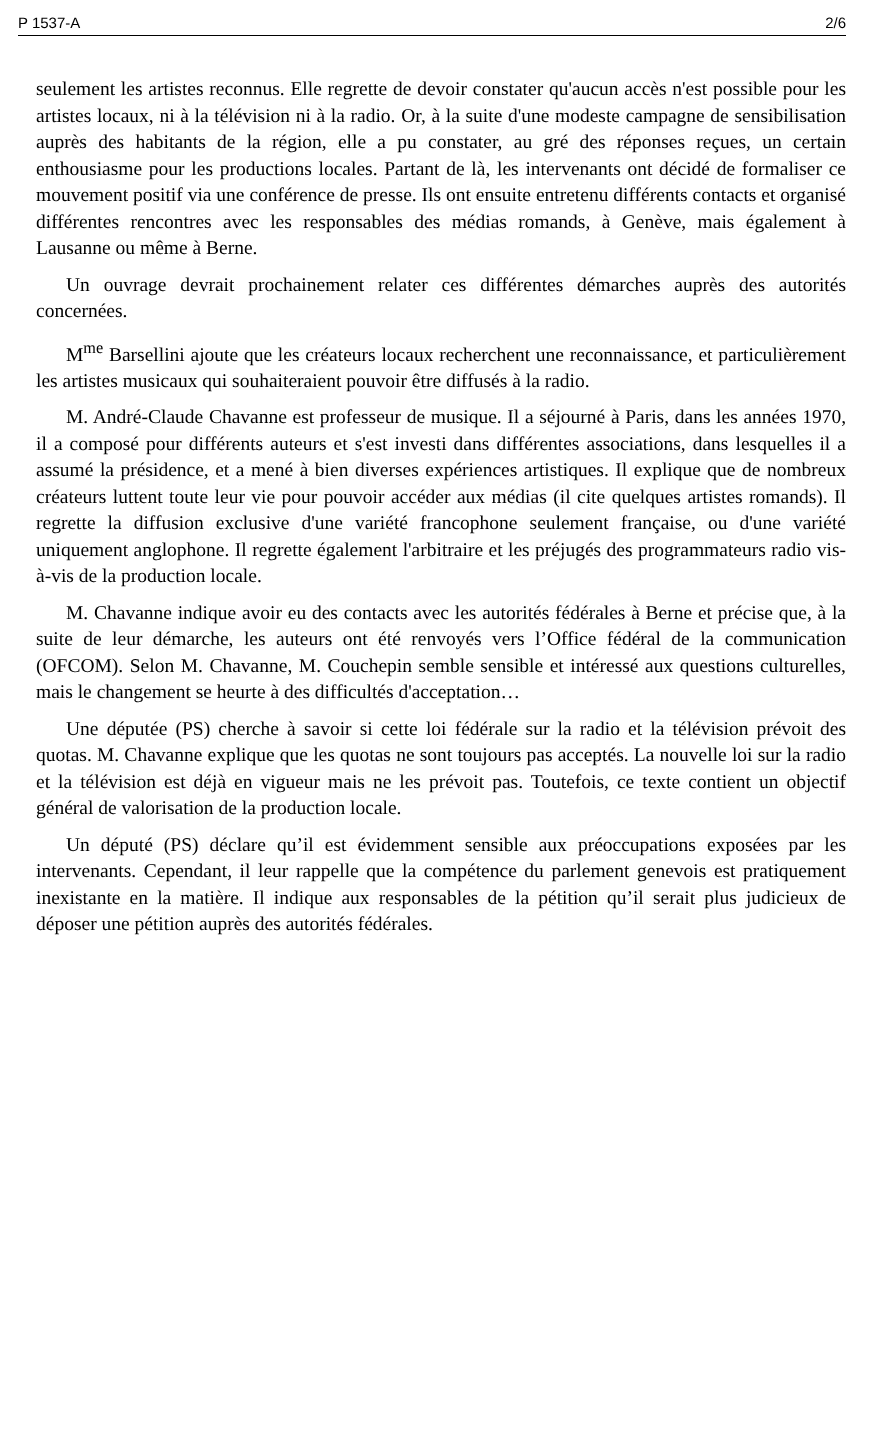P 1537-A 2/6
seulement les artistes reconnus. Elle regrette de devoir constater qu'aucun accès n'est possible pour les artistes locaux, ni à la télévision ni à la radio. Or, à la suite d'une modeste campagne de sensibilisation auprès des habitants de la région, elle a pu constater, au gré des réponses reçues, un certain enthousiasme pour les productions locales. Partant de là, les intervenants ont décidé de formaliser ce mouvement positif via une conférence de presse. Ils ont ensuite entretenu différents contacts et organisé différentes rencontres avec les responsables des médias romands, à Genève, mais également à Lausanne ou même à Berne.
Un ouvrage devrait prochainement relater ces différentes démarches auprès des autorités concernées.
M<sup>me</sup> Barsellini ajoute que les créateurs locaux recherchent une reconnaissance, et particulièrement les artistes musicaux qui souhaiteraient pouvoir être diffusés à la radio.
M. André-Claude Chavanne est professeur de musique. Il a séjourné à Paris, dans les années 1970, il a composé pour différents auteurs et s'est investi dans différentes associations, dans lesquelles il a assumé la présidence, et a mené à bien diverses expériences artistiques. Il explique que de nombreux créateurs luttent toute leur vie pour pouvoir accéder aux médias (il cite quelques artistes romands). Il regrette la diffusion exclusive d'une variété francophone seulement française, ou d'une variété uniquement anglophone. Il regrette également l'arbitraire et les préjugés des programmateurs radio vis-à-vis de la production locale.
M. Chavanne indique avoir eu des contacts avec les autorités fédérales à Berne et précise que, à la suite de leur démarche, les auteurs ont été renvoyés vers l’Office fédéral de la communication (OFCOM). Selon M. Chavanne, M. Couchepin semble sensible et intéressé aux questions culturelles, mais le changement se heurte à des difficultés d'acceptation…
Une députée (PS) cherche à savoir si cette loi fédérale sur la radio et la télévision prévoit des quotas. M. Chavanne explique que les quotas ne sont toujours pas acceptés. La nouvelle loi sur la radio et la télévision est déjà en vigueur mais ne les prévoit pas. Toutefois, ce texte contient un objectif général de valorisation de la production locale.
Un député (PS) déclare qu’il est évidemment sensible aux préoccupations exposées par les intervenants. Cependant, il leur rappelle que la compétence du parlement genevois est pratiquement inexistante en la matière. Il indique aux responsables de la pétition qu’il serait plus judicieux de déposer une pétition auprès des autorités fédérales.